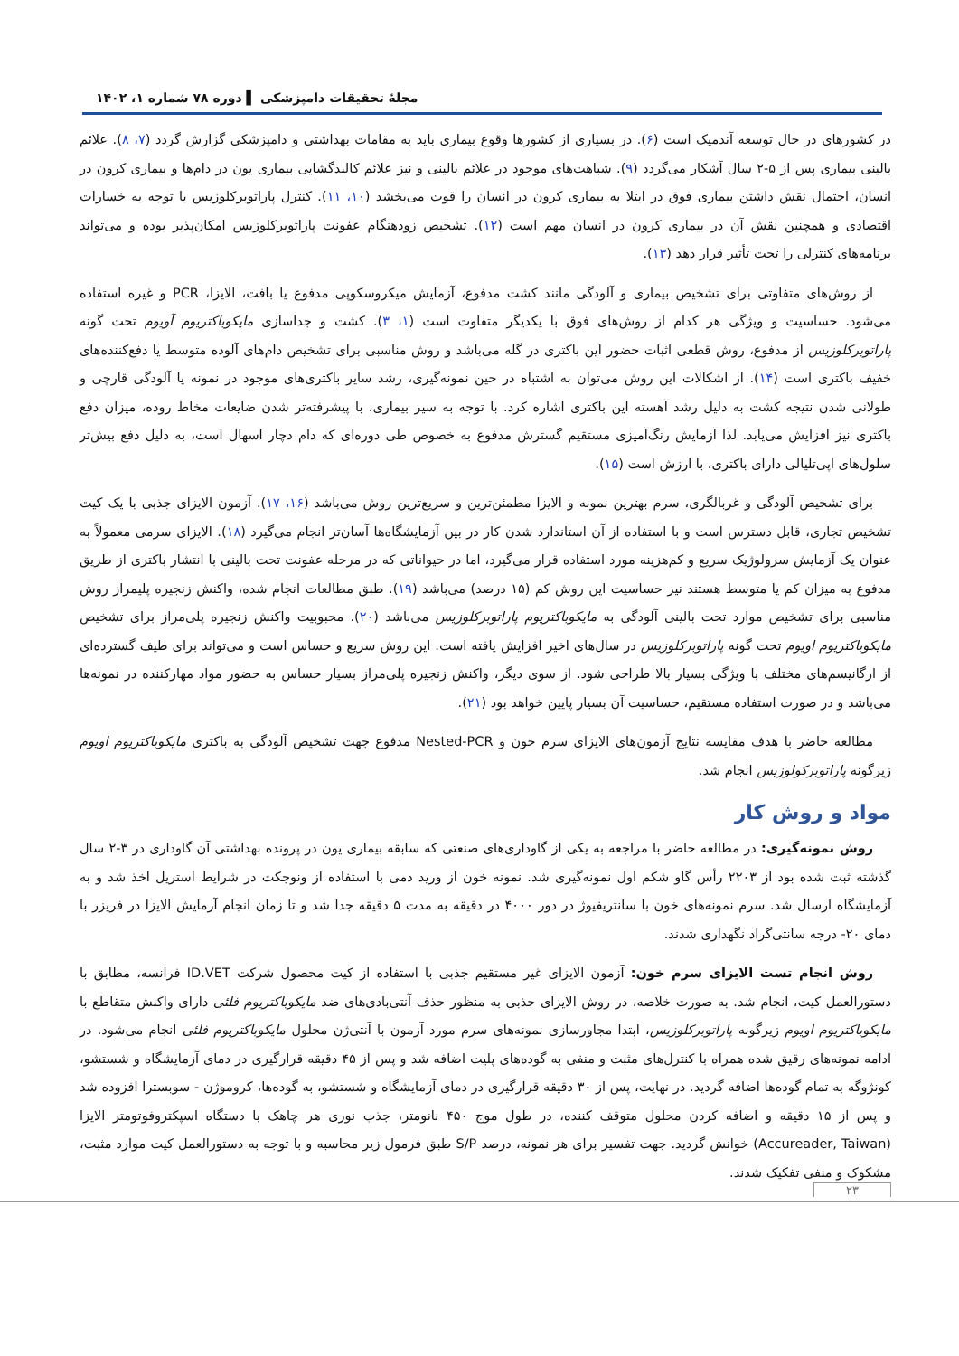مجلهٔ تحقیقات دامپزشکی ▌ دوره ۷۸ شماره ۱، ۱۴۰۲
در کشورهای در حال توسعه آندمیک است (۶). در بسیاری از کشورها وقوع بیماری باید به مقامات بهداشتی و دامپزشکی گزارش گردد (۷، ۸). علائم بالینی بیماری پس از ۵-۲ سال آشکار می‌گردد (۹). شباهت‌های موجود در علائم بالینی و نیز علائم کالبدگشایی بیماری یون در دام‌ها و بیماری کرون در انسان، احتمال نقش داشتن بیماری فوق در ابتلا به بیماری کرون در انسان را قوت می‌بخشد (۱۰، ۱۱). کنترل پاراتوبرکلوزیس با توجه به خسارات اقتصادی و همچنین نقش آن در بیماری کرون در انسان مهم است (۱۲). تشخیص زودهنگام عفونت پاراتوبرکلوزیس امکان‌پذیر بوده و می‌تواند برنامه‌های کنترلی را تحت تأثیر قرار دهد (۱۳).
از روش‌های متفاوتی برای تشخیص بیماری و آلودگی مانند کشت مدفوع، آزمایش میکروسکوپی مدفوع یا بافت، الایزا، PCR و غیره استفاده می‌شود. حساسیت و ویژگی هر کدام از روش‌های فوق با یکدیگر متفاوت است (۱، ۳). کشت و جداسازی مایکوباکتریوم آویوم تحت گونه پاراتوبرکلوزیس از مدفوع، روش قطعی اثبات حضور این باکتری در گله می‌باشد و روش مناسبی برای تشخیص دام‌های آلوده متوسط یا دفع‌کننده‌های خفیف باکتری است (۱۴). از اشکالات این روش می‌توان به اشتباه در حین نمونه‌گیری، رشد سایر باکتری‌های موجود در نمونه یا آلودگی قارچی و طولانی شدن نتیجه کشت به دلیل رشد آهسته این باکتری اشاره کرد. با توجه به سیر بیماری، با پیشرفته‌تر شدن ضایعات مخاط روده، میزان دفع باکتری نیز افزایش می‌یابد. لذا آزمایش رنگ‌آمیزی مستقیم گسترش مدفوع به خصوص طی دوره‌ای که دام دچار اسهال است، به دلیل دفع بیش‌تر سلول‌های اپی‌تلیالی دارای باکتری، با ارزش است (۱۵).
برای تشخیص آلودگی و غربالگری، سرم بهترین نمونه و الایزا مطمئن‌ترین و سریع‌ترین روش می‌باشد (۱۶، ۱۷). آزمون الایزای جذبی با یک کیت تشخیص تجاری، قابل دسترس است و با استفاده از آن استاندارد شدن کار در بین آزمایشگاه‌ها آسان‌تر انجام می‌گیرد (۱۸). الایزای سرمی معمولاً به عنوان یک آزمایش سرولوژیک سریع و کم‌هزینه مورد استفاده قرار می‌گیرد، اما در حیواناتی که در مرحله عفونت تحت بالینی با انتشار باکتری از طریق مدفوع به میزان کم یا متوسط هستند نیز حساسیت این روش کم (۱۵ درصد) می‌باشد (۱۹). طبق مطالعات انجام شده، واکنش زنجیره پلیمراز روش مناسبی برای تشخیص موارد تحت بالینی آلودگی به مایکوباکتریوم پاراتوبرکلوزیس می‌باشد (۲۰). محبوبیت واکنش زنجیره پلی‌مراز برای تشخیص مایکوباکتریوم اویوم تحت گونه پاراتوبرکلوزیس در سال‌های اخیر افزایش یافته است. این روش سریع و حساس است و می‌تواند برای طیف گسترده‌ای از ارگانیسم‌های مختلف با ویژگی بسیار بالا طراحی شود. از سوی دیگر، واکنش زنجیره پلی‌مراز بسیار حساس به حضور مواد مهارکننده در نمونه‌ها می‌باشد و در صورت استفاده مستقیم، حساسیت آن بسیار پایین خواهد بود (۲۱).
مطالعه حاضر با هدف مقایسه نتایج آزمون‌های الایزای سرم خون و Nested-PCR مدفوع جهت تشخیص آلودگی به باکتری مایکوباکتریوم اویوم زیرگونه پاراتوبرکولوزیس انجام شد.
مواد و روش کار
روش نمونه‌گیری: در مطالعه حاضر با مراجعه به یکی از گاوداری‌های صنعتی که سابقه بیماری یون در پرونده بهداشتی آن گاوداری در ۳-۲ سال گذشته ثبت شده بود از ۲۲۰۳ رأس گاو شکم اول نمونه‌گیری شد. نمونه خون از ورید دمی با استفاده از ونوجکت در شرایط استریل اخذ شد و به آزمایشگاه ارسال شد. سرم نمونه‌های خون با سانتریفیوژ در دور ۴۰۰۰ در دقیقه به مدت ۵ دقیقه جدا شد و تا زمان انجام آزمایش الایزا در فریزر با دمای ۲۰- درجه سانتی‌گراد نگهداری شدند.
روش انجام تست الایزای سرم خون: آزمون الایزای غیر مستقیم جذبی با استفاده از کیت محصول شرکت ID.VET فرانسه، مطابق با دستورالعمل کیت، انجام شد. به صورت خلاصه، در روش الایزای جذبی به منظور حذف آنتی‌بادی‌های ضد مایکوباکتریوم فلئی دارای واکنش متقاطع با مایکوباکتریوم اویوم زیرگونه پاراتوبرکلوزیس، ابتدا مجاورسازی نمونه‌های سرم مورد آزمون با آنتی‌ژن محلول مایکوباکتریوم فلئی انجام می‌شود. در ادامه نمونه‌های رقیق شده همراه با کنترل‌های مثبت و منفی به گوده‌های پلیت اضافه شد و پس از ۴۵ دقیقه قرارگیری در دمای آزمایشگاه و شستشو، کونژوگه به تمام گوده‌ها اضافه گردید. در نهایت، پس از ۳۰ دقیقه قرارگیری در دمای آزمایشگاه و شستشو، به گوده‌ها، کروموژن - سوبسترا افزوده شد و پس از ۱۵ دقیقه و اضافه کردن محلول متوقف کننده، در طول موج ۴۵۰ نانومتر، جذب نوری هر چاهک با دستگاه اسپکتروفوتومتر الایزا (Accureader, Taiwan) خوانش گردید. جهت تفسیر برای هر نمونه، درصد S/P طبق فرمول زیر محاسبه و با توجه به دستورالعمل کیت موارد مثبت، مشکوک و منفی تفکیک شدند.
۲۳